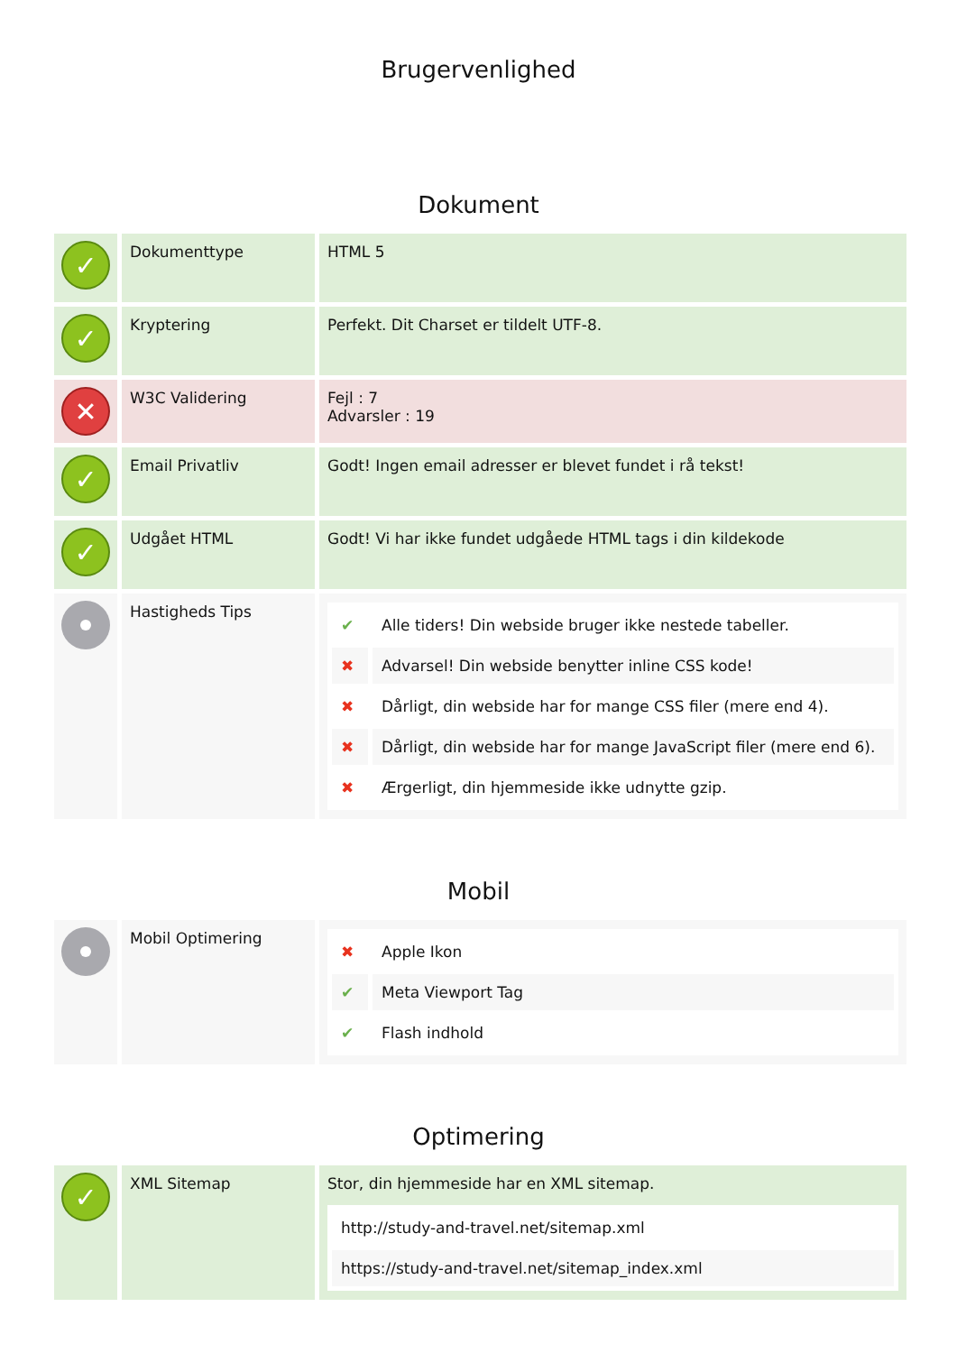Brugervenlighed
Dokument
| ✓ | Dokumenttype | HTML 5 |
| ✓ | Kryptering | Perfekt. Dit Charset er tildelt UTF-8. |
| ✕ | W3C Validering | Fejl : 7 Advarsler : 19 |
| ✓ | Email Privatliv | Godt! Ingen email adresser er blevet fundet i rå tekst! |
| ✓ | Udgået HTML | Godt! Vi har ikke fundet udgåede HTML tags i din kildekode |
| | Hastigheds Tips | / ✔ / Alle tiders! Din webside bruger ikke nestede tabeller. / / ✖ / Advarsel! Din webside benytter inline CSS kode! / / ✖ / Dårligt, din webside har for mange CSS filer (mere end 4). / / ✖ / Dårligt, din webside har for mange JavaScript filer (mere end 6). / / ✖ / Ærgerligt, din hjemmeside ikke udnytte gzip. / |
Mobil
| | Mobil Optimering | / ✖ / Apple Ikon / / ✔ / Meta Viewport Tag / / ✔ / Flash indhold / |
Optimering
| ✓ | XML Sitemap | Stor, din hjemmeside har en XML sitemap. / http://study-and-travel.net/sitemap.xml / / https://study-and-travel.net/sitemap_index.xml / |